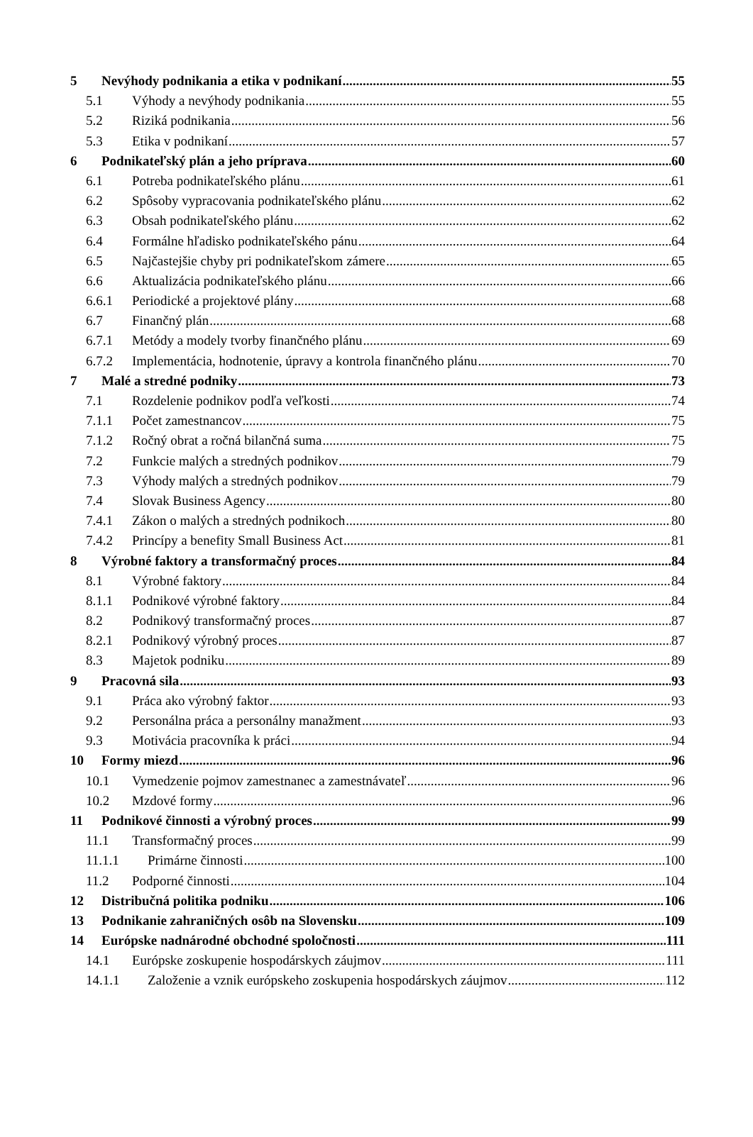5 Nevýhody podnikania a etika v podnikaní 55
5.1 Výhody a nevýhody podnikania 55
5.2 Riziká podnikania 56
5.3 Etika v podnikaní 57
6 Podnikateľský plán a jeho príprava 60
6.1 Potreba podnikateľského plánu 61
6.2 Spôsoby vypracovania podnikateľského plánu 62
6.3 Obsah podnikateľského plánu 62
6.4 Formálne hľadisko podnikateľského pánu 64
6.5 Najčastejšie chyby pri podnikateľskom zámere 65
6.6 Aktualizácia podnikateľského plánu 66
6.6.1 Periodické a projektové plány 68
6.7 Finančný plán 68
6.7.1 Metódy a modely tvorby finančného plánu 69
6.7.2 Implementácia, hodnotenie, úpravy a kontrola finančného plánu 70
7 Malé a stredné podniky 73
7.1 Rozdelenie podnikov podľa veľkosti 74
7.1.1 Počet zamestnancov 75
7.1.2 Ročný obrat a ročná bilančná suma 75
7.2 Funkcie malých a stredných podnikov 79
7.3 Výhody malých a stredných podnikov 79
7.4 Slovak Business Agency 80
7.4.1 Zákon o malých a stredných podnikoch 80
7.4.2 Princípy a benefity Small Business Act 81
8 Výrobné faktory a transformačný proces 84
8.1 Výrobné faktory 84
8.1.1 Podnikové výrobné faktory 84
8.2 Podnikový transformačný proces 87
8.2.1 Podnikový výrobný proces 87
8.3 Majetok podniku 89
9 Pracovná sila 93
9.1 Práca ako výrobný faktor 93
9.2 Personálna práca a personálny manažment 93
9.3 Motivácia pracovníka k práci 94
10 Formy miezd 96
10.1 Vymedzenie pojmov zamestnanec a zamestnávateľ 96
10.2 Mzdové formy 96
11 Podnikové činnosti a výrobný proces 99
11.1 Transformačný proces 99
11.1.1 Primárne činnosti 100
11.2 Podporné činnosti 104
12 Distribučná politika podniku 106
13 Podnikanie zahraničných osôb na Slovensku 109
14 Európske nadnárodné obchodné spoločnosti 111
14.1 Európske zoskupenie hospodárskych záujmov 111
14.1.1 Založenie a vznik európskeho zoskupenia hospodárskych záujmov 112